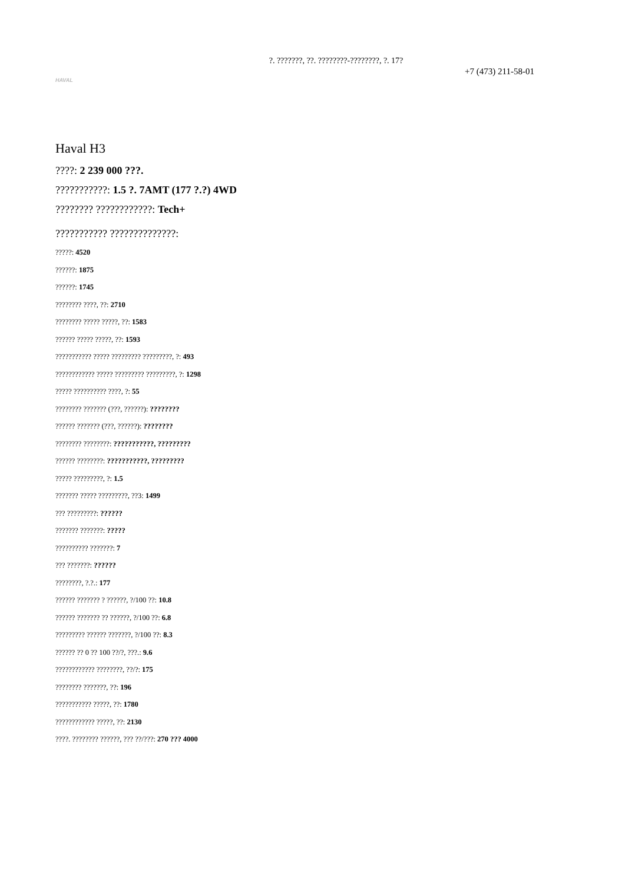?. ???????, ??. ????????-????????, ?. 17?
HAVAL
+7 (473) 211-58-01
Haval H3
????: 2 239 000 ???.
???????????: 1.5 ?. 7AMT (177 ?.?) 4WD
???????? ????????????: Tech+
??????????? ??????????????:
?????: 4520
??????: 1875
??????: 1745
???????? ????, ??: 2710
???????? ????? ?????, ??: 1583
?????? ????? ?????, ??: 1593
??????????? ????? ????????? ?????????, ?: 493
???????????? ????? ????????? ?????????, ?: 1298
????? ?????????? ????, ?: 55
???????? ??????? (???, ??????): ????????
?????? ??????? (???, ??????): ????????
???????? ????????: ???????????, ?????????
?????? ????????: ???????????, ?????????
????? ?????????, ?: 1.5
??????? ????? ?????????, ??3: 1499
??? ?????????: ??????
??????? ???????: ?????
?????????? ???????: 7
??? ???????: ??????
????????, ?.?.: 177
?????? ??????? ? ??????, ?/100 ??: 10.8
?????? ??????? ?? ??????, ?/100 ??: 6.8
????????? ?????? ???????, ?/100 ??: 8.3
?????? ?? 0 ?? 100 ??/?, ???.: 9.6
???????????? ????????, ??/?: 175
???????? ???????, ??: 196
??????????? ?????, ??: 1780
???????????? ?????, ??: 2130
????. ???????? ??????, ??? ??/???: 270 ??? 4000